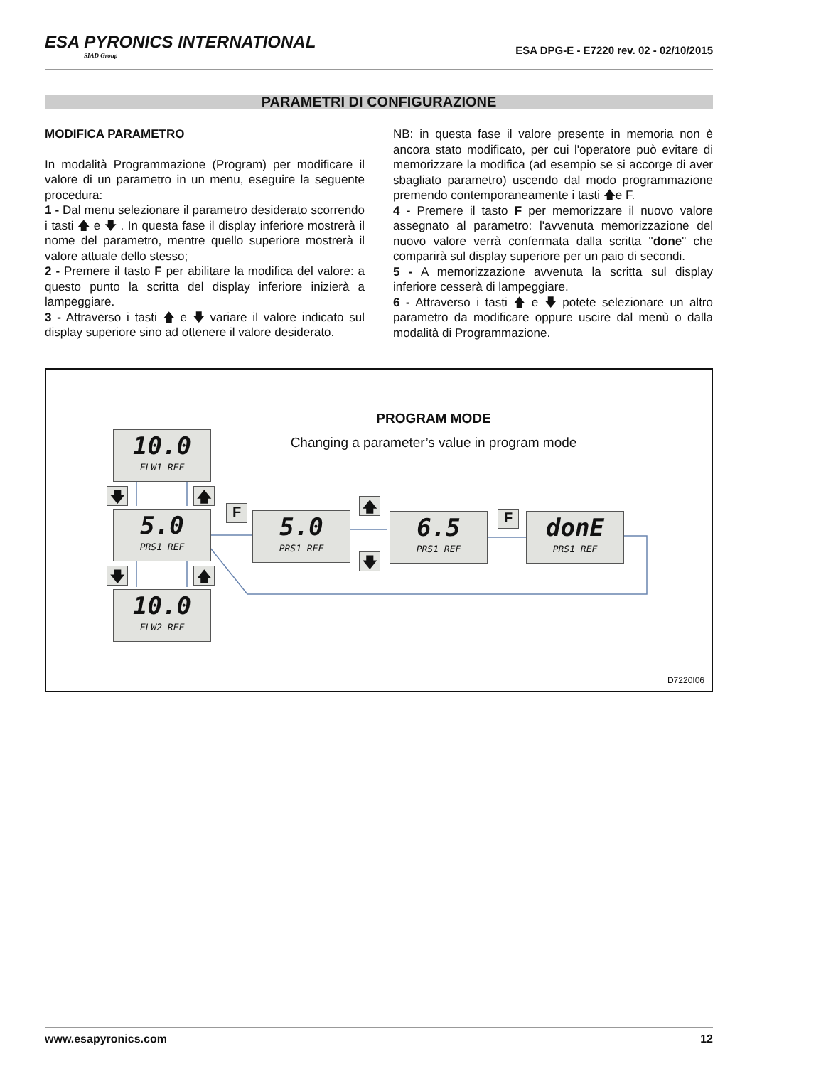ESA PYRONICS INTERNATIONAL
SIAD Group
ESA DPG-E - E7220 rev. 02 - 02/10/2015
PARAMETRI DI CONFIGURAZIONE
MODIFICA PARAMETRO
In modalità Programmazione (Program) per modificare il valore di un parametro in un menu, eseguire la seguente procedura:
1 - Dal menu selezionare il parametro desiderato scorrendo i tasti 🡅 e 🡇 . In questa fase il display inferiore mostrerà il nome del parametro, mentre quello superiore mostrerà il valore attuale dello stesso;
2 - Premere il tasto F per abilitare la modifica del valore: a questo punto la scritta del display inferiore inizierà a lampeggiare.
3 - Attraverso i tasti 🡅 e 🡇 variare il valore indicato sul display superiore sino ad ottenere il valore desiderato.
NB: in questa fase il valore presente in memoria non è ancora stato modificato, per cui l'operatore può evitare di memorizzare la modifica (ad esempio se si accorge di aver sbagliato parametro) uscendo dal modo programmazione premendo contemporaneamente i tasti 🡅e F.
4 - Premere il tasto F per memorizzare il nuovo valore assegnato al parametro: l'avvenuta memorizzazione del nuovo valore verrà confermata dalla scritta "done" che comparirà sul display superiore per un paio di secondi.
5 - A memorizzazione avvenuta la scritta sul display inferiore cesserà di lampeggiare.
6 - Attraverso i tasti 🡅 e 🡇 potete selezionare un altro parametro da modificare oppure uscire dal menù o dalla modalità di Programmazione.
PROGRAM MODE
Changing a parameter’s value in program mode 10.0
FLW1 REF
5.0
PRS1 REF
10.0
FLW2 REF
5.0
PRS1 REF
6.5
PRS1 REF
donE
PRS1 REF
F F
🡇 🡅
🡇 🡅
🡅
🡇
D7220I06
www.esapyronics.com 12